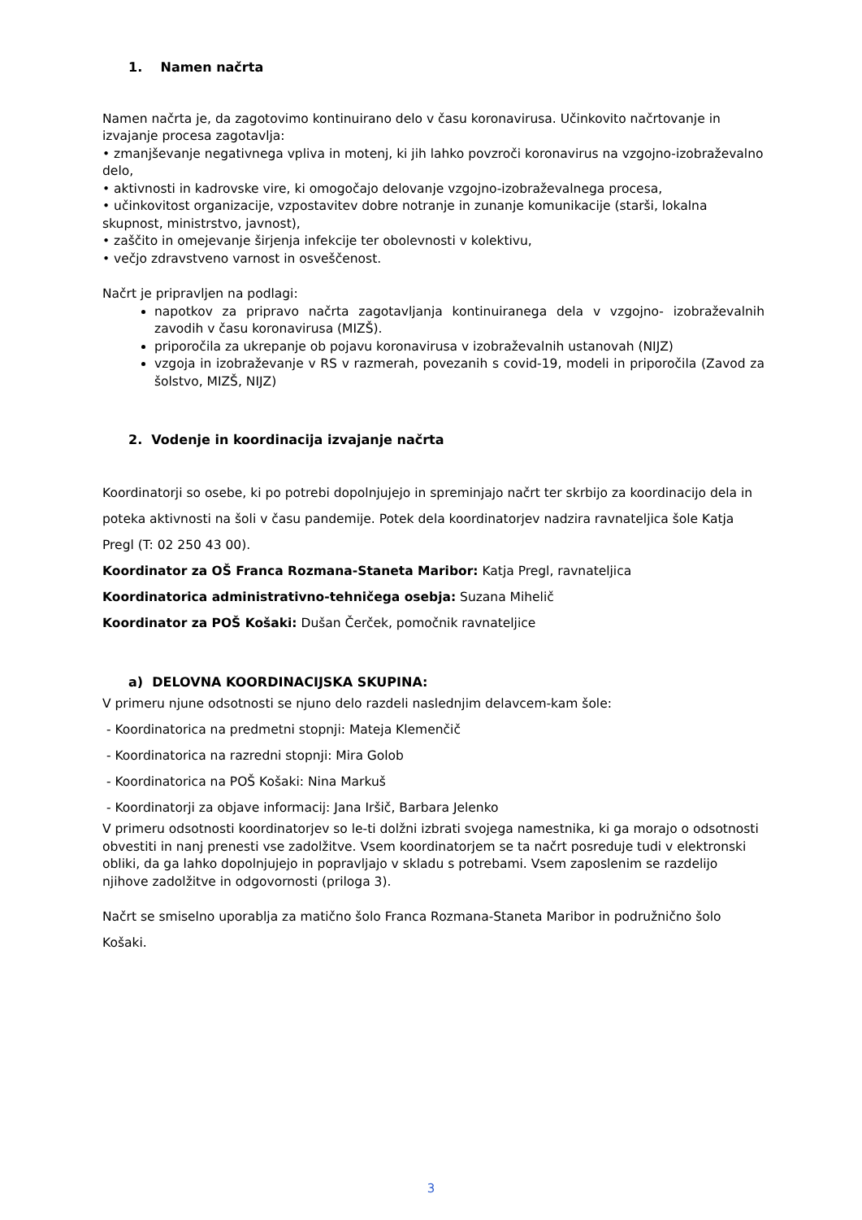1. Namen načrta
Namen načrta je, da zagotovimo kontinuirano delo v času koronavirusa. Učinkovito načrtovanje in izvajanje procesa zagotavlja:
• zmanjševanje negativnega vpliva in motenj, ki jih lahko povzroči koronavirus na vzgojno-izobraževalno delo,
• aktivnosti in kadrovske vire, ki omogočajo delovanje vzgojno-izobraževalnega procesa,
• učinkovitost organizacije, vzpostavitev dobre notranje in zunanje komunikacije (starši, lokalna skupnost, ministrstvo, javnost),
• zaščito in omejevanje širjenja infekcije ter obolevnosti v kolektivu,
• večjo zdravstveno varnost in osveščenost.
Načrt je pripravljen na podlagi:
napotkov za pripravo načrta zagotavljanja kontinuiranega dela v vzgojno- izobraževalnih zavodih v času koronavirusa (MIZŠ).
priporočila za ukrepanje ob pojavu koronavirusa v izobraževalnih ustanovah (NIJZ)
vzgoja in izobraževanje v RS v razmerah, povezanih s covid-19, modeli in priporočila (Zavod za šolstvo, MIZŠ, NIJZ)
2. Vodenje in koordinacija izvajanje načrta
Koordinatorji so osebe, ki po potrebi dopolnjujejo in spreminjajo načrt ter skrbijo za koordinacijo dela in poteka aktivnosti na šoli v času pandemije. Potek dela koordinatorjev nadzira ravnateljica šole Katja Pregl (T: 02 250 43 00).
Koordinator za OŠ Franca Rozmana-Staneta Maribor: Katja Pregl, ravnateljica
Koordinatorica administrativno-tehničega osebja: Suzana Mihelič
Koordinator za POŠ Košaki: Dušan Čerček, pomočnik ravnateljice
a) DELOVNA KOORDINACIJSKA SKUPINA:
V primeru njune odsotnosti se njuno delo razdeli naslednjim delavcem-kam šole:
- Koordinatorica na predmetni stopnji: Mateja Klemenčič
- Koordinatorica na razredni stopnji: Mira Golob
- Koordinatorica na POŠ Košaki: Nina Markuš
- Koordinatorji za objave informacij: Jana Iršič, Barbara Jelenko
V primeru odsotnosti koordinatorjev so le-ti dolžni izbrati svojega namestnika, ki ga morajo o odsotnosti obvestiti in nanj prenesti vse zadolžitve. Vsem koordinatorjem se ta načrt posreduje tudi v elektronski obliki, da ga lahko dopolnjujejo in popravljajo v skladu s potrebami. Vsem zaposlenim se razdelijo njihove zadolžitve in odgovornosti (priloga 3).
Načrt se smiselno uporablja za matično šolo Franca Rozmana-Staneta Maribor in podružnično šolo Košaki.
3